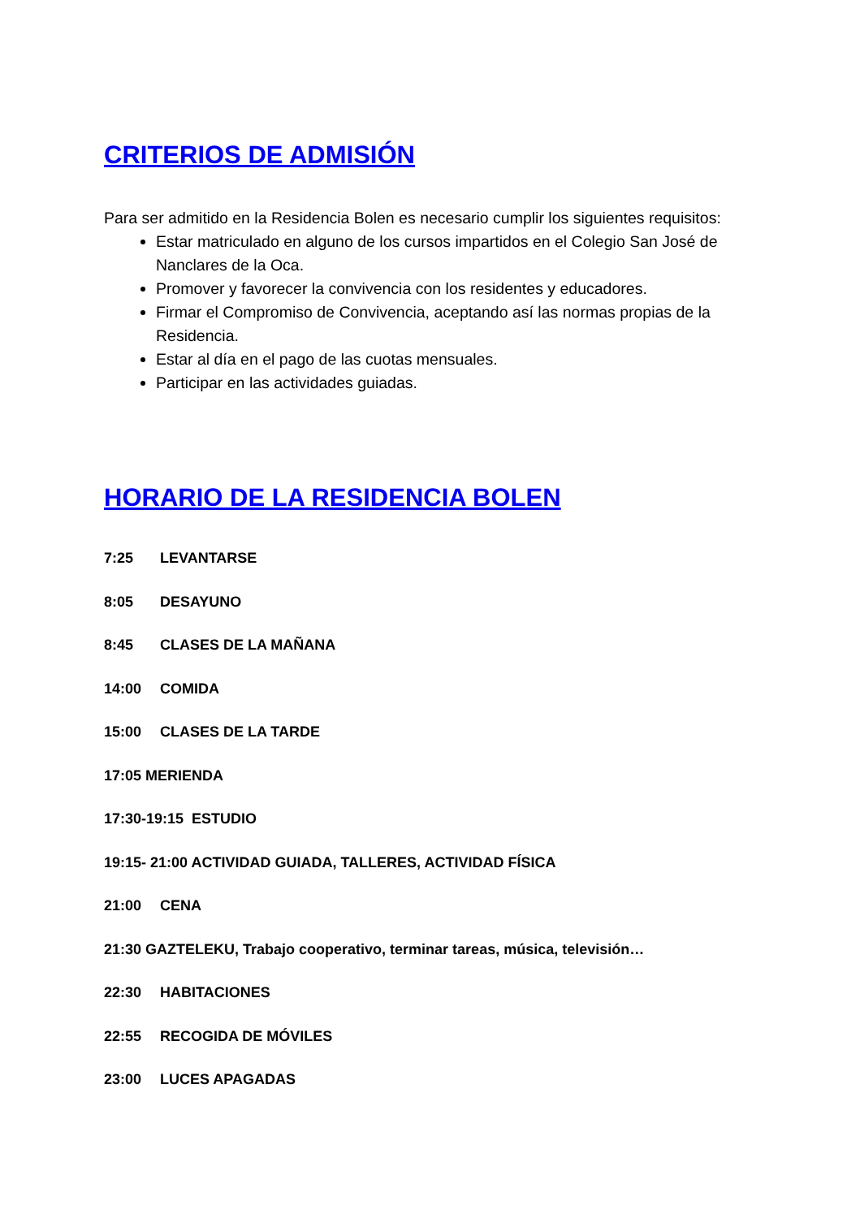CRITERIOS DE ADMISIÓN
Para ser admitido en la Residencia Bolen es necesario cumplir los siguientes requisitos:
Estar matriculado en alguno de los cursos impartidos en el Colegio San José de Nanclares de la Oca.
Promover y favorecer la convivencia con los residentes y educadores.
Firmar el Compromiso de Convivencia, aceptando así las normas propias de la Residencia.
Estar al día en el pago de las cuotas mensuales.
Participar en las actividades guiadas.
HORARIO DE LA RESIDENCIA BOLEN
7:25 LEVANTARSE
8:05 DESAYUNO
8:45 CLASES DE LA MAÑANA
14:00 COMIDA
15:00 CLASES DE LA TARDE
17:05 MERIENDA
17:30-19:15 ESTUDIO
19:15- 21:00 ACTIVIDAD GUIADA, TALLERES, ACTIVIDAD FÍSICA
21:00 CENA
21:30 GAZTELEKU, Trabajo cooperativo, terminar tareas, música, televisión…
22:30 HABITACIONES
22:55 RECOGIDA DE MÓVILES
23:00 LUCES APAGADAS